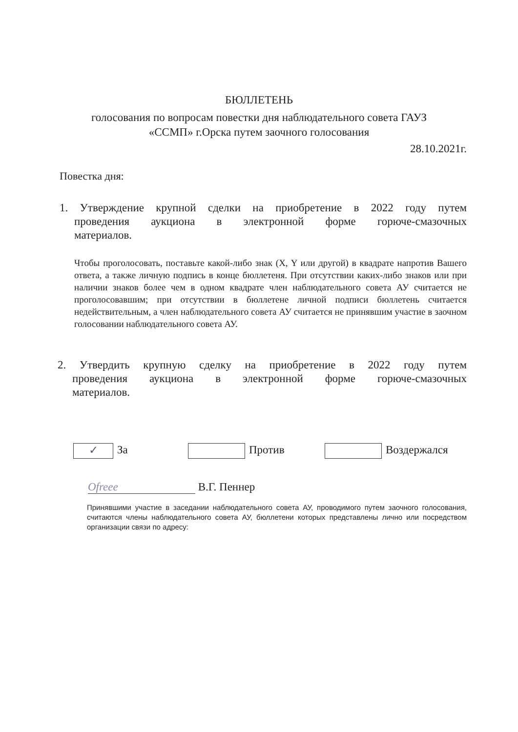БЮЛЛЕТЕНЬ
голосования по вопросам повестки дня наблюдательного совета ГАУЗ
«ССМП» г.Орска путем заочного голосования
28.10.2021г.
Повестка дня:
1. Утверждение крупной сделки на приобретение в 2022 году путем
проведения аукциона в электронной форме горюче-смазочных
материалов.
Чтобы проголосовать, поставьте какой-либо знак (X, Y или другой) в квадрате напротив Вашего ответа, а также личную подпись в конце бюллетеня. При отсутствии каких-либо знаков или при наличии знаков более чем в одном квадрате член наблюдательного совета АУ считается не проголосовавшим; при отсутствии в бюллетене личной подписи бюллетень считается недействительным, а член наблюдательного совета АУ считается не принявшим участие в заочном голосовании наблюдательного совета АУ.
2. Утвердить крупную сделку на приобретение в 2022 году путем
проведения аукциона в электронной форме горюче-смазочных
материалов.
✓ За Против Воздержался
Ofreee В.Г. Пеннер
Принявшими участие в заседании наблюдательного совета АУ, проводимого путем заочного голосования, считаются члены наблюдательного совета АУ, бюллетени которых представлены лично или посредством организации связи по адресу: